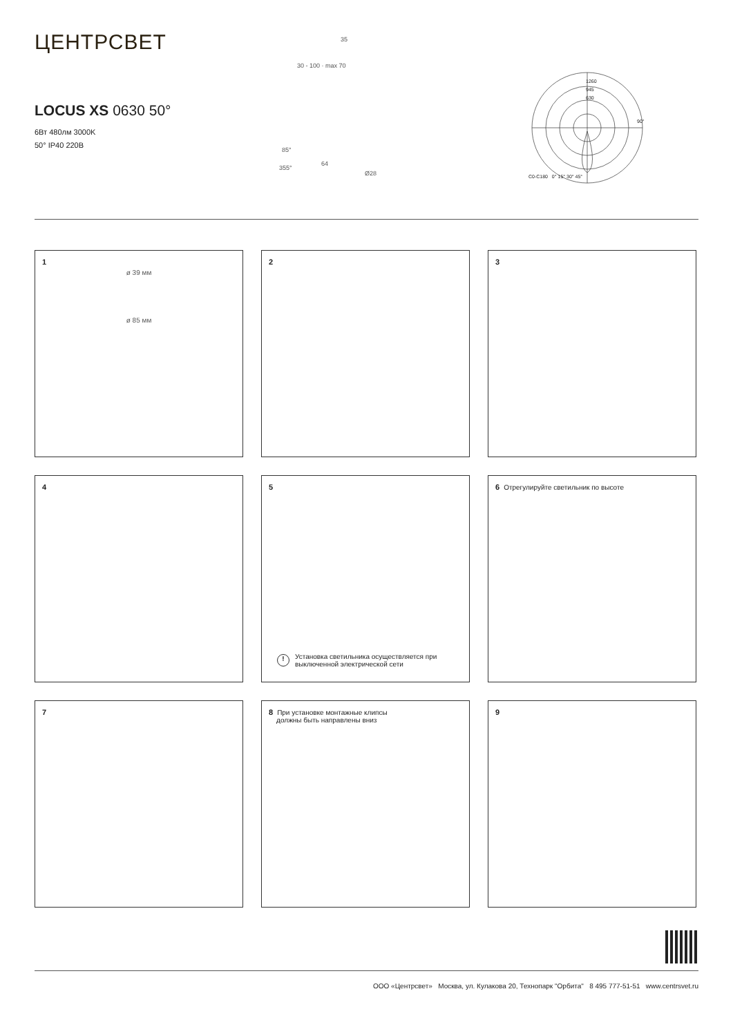ЦЕНТРСВЕТ
LOCUS XS 0630 50°
6Вт 480лм 3000K
50° IP40 220В
35
30 - 100 · max 70
85°
355°
64
Ø28
1260
945
630
90°
C0-C180 0° 15° 30° 45°
1
ø 39 мм
ø 85 мм
2
3
4
5
! Установка светильника осуществляется при
выключенной электрической сети
6 Отрегулируйте светильник по высоте
7
8 При установке монтажные клипсы
должны быть направлены вниз
9
ООО «Центрсвет» Москва, ул. Кулакова 20, Технопарк "Орбита" 8 495 777-51-51 www.centrsvet.ru